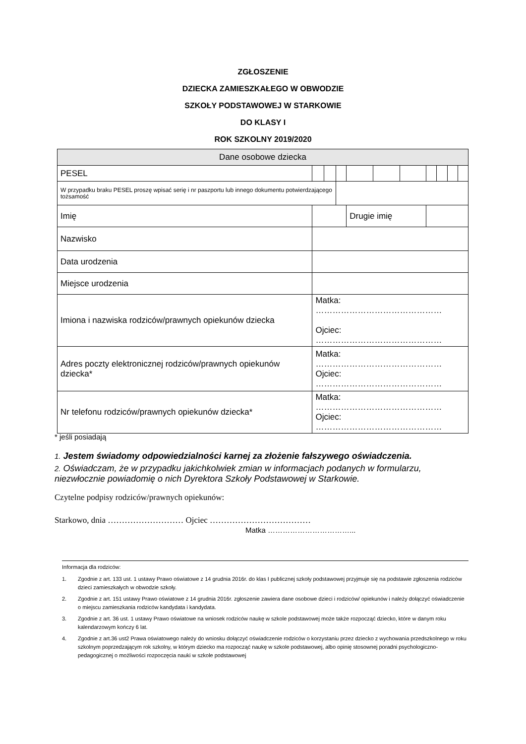ZGŁOSZENIE
DZIECKA ZAMIESZKAŁEGO W OBWODZIE
SZKOŁY PODSTAWOWEJ W STARKOWIE
DO KLASY I
ROK SZKOLNY 2019/2020
| Dane osobowe dziecka | | | | | | | | | | | |
| PESEL | | | | | | | | | | | |
| W przypadku braku PESEL proszę wpisać serię i nr paszportu lub innego dokumentu potwierdzającego tożsamość | | | | | | | | | | | |
| Imię | | | | | Drugie imię | | | | | | |
| Nazwisko | | | | | | | | | | | |
| Data urodzenia | | | | | | | | | | | |
| Miejsce urodzenia | | | | | | | | | | | |
| Imiona i nazwiska rodziców/prawnych opiekunów dziecka | Matka: ……………………………………… Ojciec: ……………………………………… | | | | | | | | | | |
| Adres poczty elektronicznej rodziców/prawnych opiekunów dziecka* | Matka: ……………………………………… Ojciec: ……………………………………… | | | | | | | | | | |
| Nr telefonu rodziców/prawnych opiekunów dziecka* | Matka: ……………………………………… Ojciec: ……………………………………… | | | | | | | | | | |
* jeśli posiadają
1. Jestem świadomy odpowiedzialności karnej za złożenie fałszywego oświadczenia.
2. Oświadczam, że w przypadku jakichkolwiek zmian w informacjach podanych w formularzu, niezwłocznie powiadomię o nich Dyrektora Szkoły Podstawowej w Starkowie.
Czytelne podpisy rodziców/prawnych opiekunów:
Starkowo, dnia ……………………… Ojciec ………………………………
Matka ……………………………...
Informacja dla rodziców:
1. Zgodnie z art. 133 ust. 1 ustawy Prawo oświatowe z 14 grudnia 2016r. do klas I publicznej szkoły podstawowej przyjmuje się na podstawie zgłoszenia rodziców dzieci zamieszkałych w obwodzie szkoły.
2. Zgodnie z art. 151 ustawy Prawo oświatowe z 14 grudnia 2016r. zgłoszenie zawiera dane osobowe dzieci i rodziców/ opiekunów i należy dołączyć oświadczenie o miejscu zamieszkania rodziców kandydata i kandydata.
3. Zgodnie z art. 36 ust. 1 ustawy Prawo oświatowe na wniosek rodziców naukę w szkole podstawowej może także rozpocząć dziecko, które w danym roku kalendarzowym kończy 6 lat.
4. Zgodnie z art.36 ust2 Prawa oświatowego należy do wniosku dołączyć oświadczenie rodziców o korzystaniu przez dziecko z wychowania przedszkolnego w roku szkolnym poprzedzającym rok szkolny, w którym dziecko ma rozpocząć naukę w szkole podstawowej, albo opinię stosownej poradni psychologiczno-pedagogicznej o możliwości rozpoczęcia nauki w szkole podstawowej